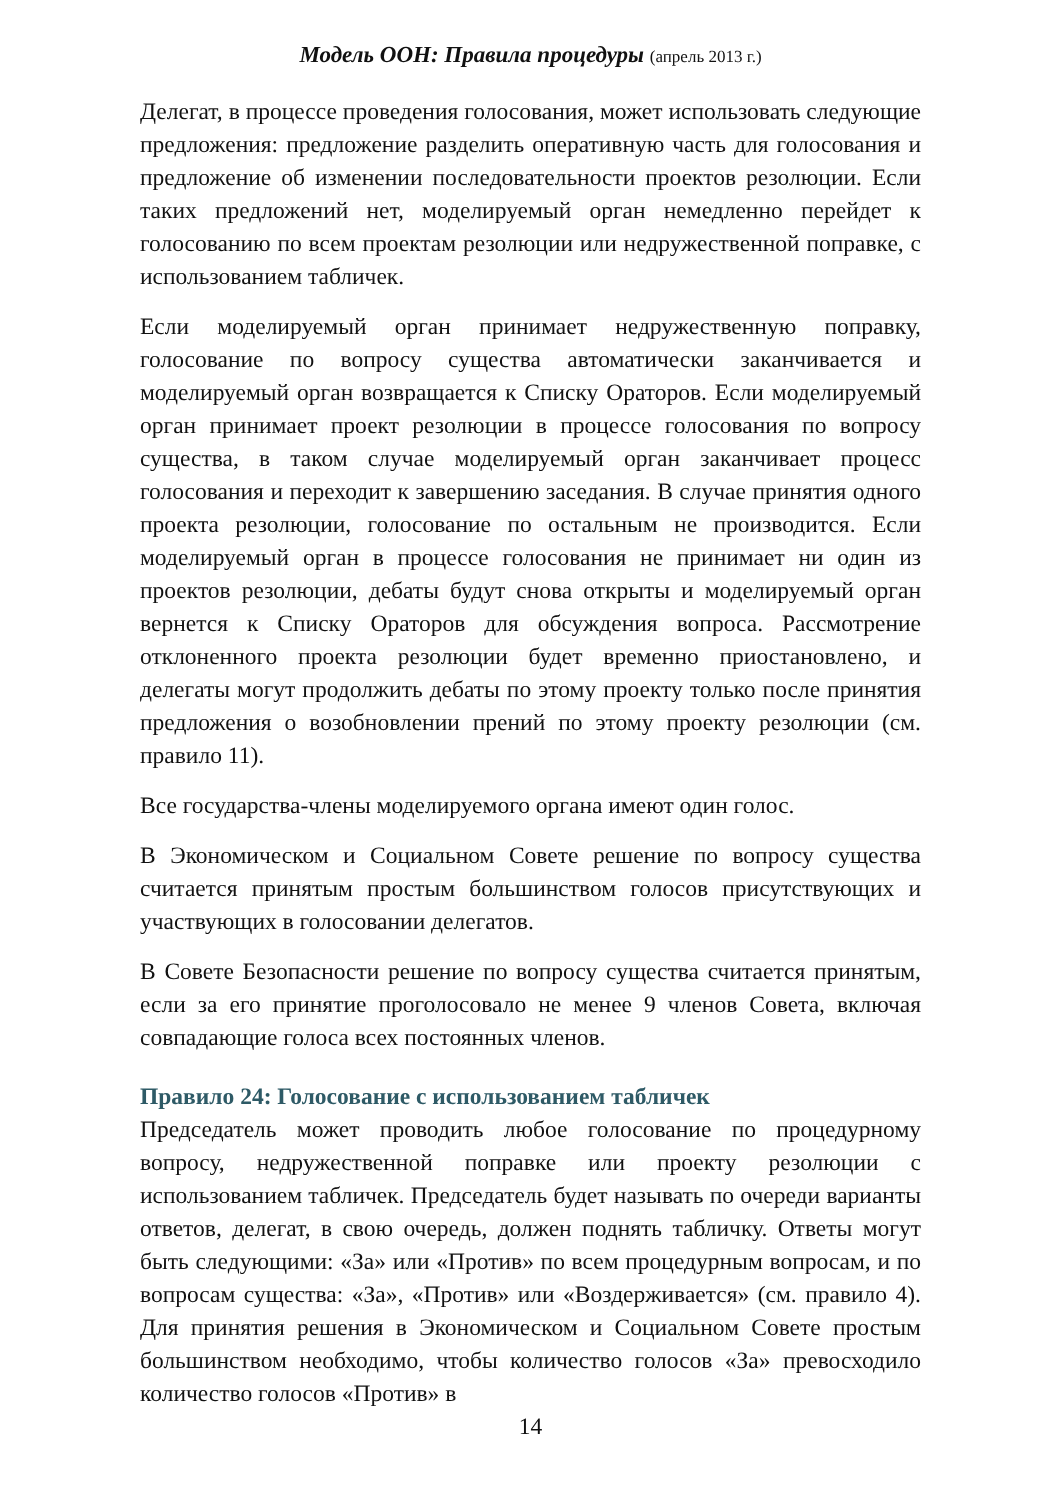Модель ООН: Правила процедуры (апрель 2013 г.)
Делегат, в процессе проведения голосования, может использовать следующие предложения: предложение разделить оперативную часть для голосования и предложение об изменении последовательности проектов резолюции. Если таких предложений нет, моделируемый орган немедленно перейдет к голосованию по всем проектам резолюции или недружественной поправке, с использованием табличек.
Если моделируемый орган принимает недружественную поправку, голосование по вопросу существа автоматически заканчивается и моделируемый орган возвращается к Списку Ораторов. Если моделируемый орган принимает проект резолюции в процессе голосования по вопросу существа, в таком случае моделируемый орган заканчивает процесс голосования и переходит к завершению заседания. В случае принятия одного проекта резолюции, голосование по остальным не производится. Если моделируемый орган в процессе голосования не принимает ни один из проектов резолюции, дебаты будут снова открыты и моделируемый орган вернется к Списку Ораторов для обсуждения вопроса. Рассмотрение отклоненного проекта резолюции будет временно приостановлено, и делегаты могут продолжить дебаты по этому проекту только после принятия предложения о возобновлении прений по этому проекту резолюции (см. правило 11).
Все государства-члены моделируемого органа имеют один голос.
В Экономическом и Социальном Совете решение по вопросу существа считается принятым простым большинством голосов присутствующих и участвующих в голосовании делегатов.
В Совете Безопасности решение по вопросу существа считается принятым, если за его принятие проголосовало не менее 9 членов Совета, включая совпадающие голоса всех постоянных членов.
Правило 24: Голосование с использованием табличек
Председатель может проводить любое голосование по процедурному вопросу, недружественной поправке или проекту резолюции с использованием табличек. Председатель будет называть по очереди варианты ответов, делегат, в свою очередь, должен поднять табличку. Ответы могут быть следующими: «За» или «Против» по всем процедурным вопросам, и по вопросам существа: «За», «Против» или «Воздерживается» (см. правило 4). Для принятия решения в Экономическом и Социальном Совете простым большинством необходимо, чтобы количество голосов «За» превосходило количество голосов «Против» в
14